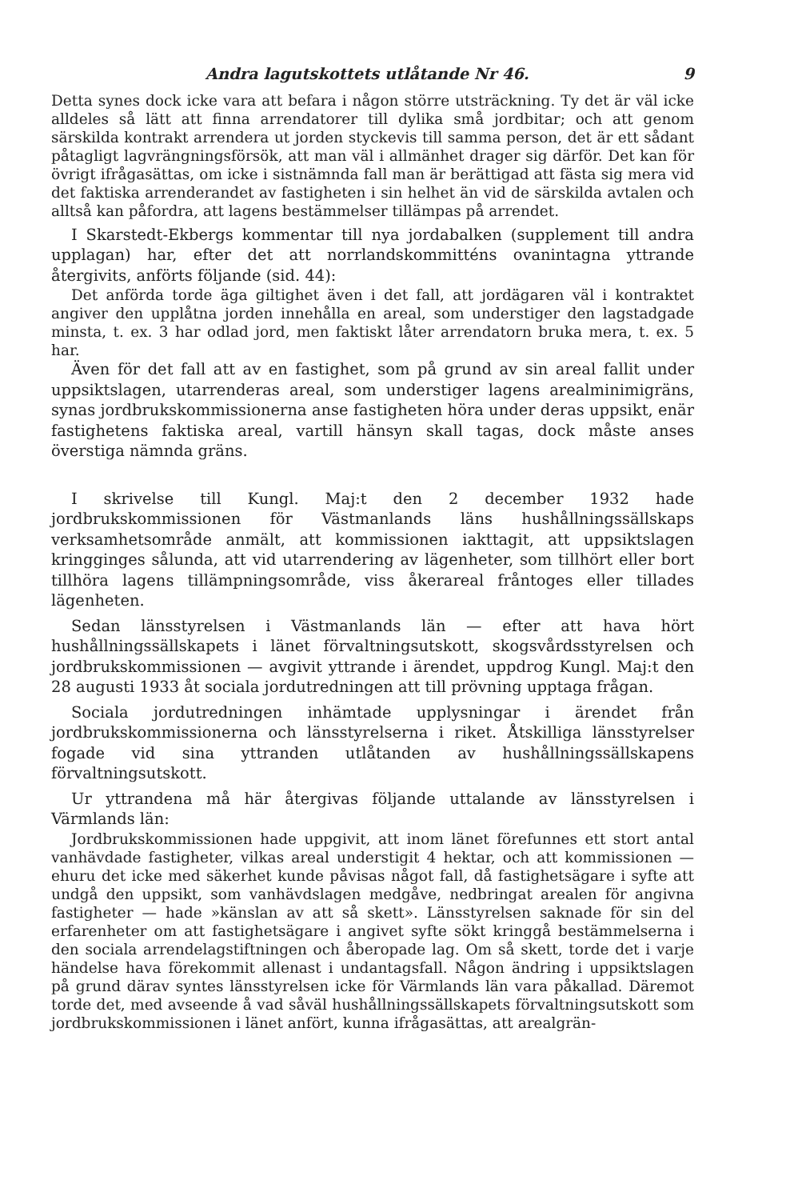Andra lagutskottets utlåtande Nr 46. 9
Detta synes dock icke vara att befara i någon större utsträckning. Ty det är väl icke alldeles så lätt att finna arrendatorer till dylika små jordbitar; och att genom särskilda kontrakt arrendera ut jorden styckevis till samma person, det är ett sådant påtagligt lagvrängningsförsök, att man väl i allmänhet drager sig därför. Det kan för övrigt ifrågasättas, om icke i sistnämnda fall man är berättigad att fästa sig mera vid det faktiska arrenderandet av fastigheten i sin helhet än vid de särskilda avtalen och alltså kan påfordra, att lagens bestämmelser tillämpas på arrendet.
I Skarstedt-Ekbergs kommentar till nya jordabalken (supplement till andra upplagan) har, efter det att norrlandskommitténs ovanintagna yttrande återgivits, anförts följande (sid. 44):
Det anförda torde äga giltighet även i det fall, att jordägaren väl i kontraktet angiver den upplåtna jorden innehålla en areal, som understiger den lagstadgade minsta, t. ex. 3 har odlad jord, men faktiskt låter arrendatorn bruka mera, t. ex. 5 har.
Även för det fall att av en fastighet, som på grund av sin areal fallit under uppsiktslagen, utarrenderas areal, som understiger lagens arealminimigräns, synas jordbrukskommissionerna anse fastigheten höra under deras uppsikt, enär fastighetens faktiska areal, vartill hänsyn skall tagas, dock måste anses överstiga nämnda gräns.
I skrivelse till Kungl. Maj:t den 2 december 1932 hade jordbrukskommissionen för Västmanlands läns hushållningssällskaps verksamhetsområde anmält, att kommissionen iakttagit, att uppsiktslagen kringginges sålunda, att vid utarrendering av lägenheter, som tillhört eller bort tillhöra lagens tillämpningsområde, viss åkerareal fråntoges eller tillades lägenheten.
Sedan länsstyrelsen i Västmanlands län — efter att hava hört hushållningssällskapets i länet förvaltningsutskott, skogsvårdsstyrelsen och jordbrukskommissionen — avgivit yttrande i ärendet, uppdrog Kungl. Maj:t den 28 augusti 1933 åt sociala jordutredningen att till prövning upptaga frågan.
Sociala jordutredningen inhämtade upplysningar i ärendet från jordbrukskommissionerna och länsstyrelserna i riket. Åtskilliga länsstyrelser fogade vid sina yttranden utlåtanden av hushållningssällskapens förvaltningsutskott.
Ur yttrandena må här återgivas följande uttalande av länsstyrelsen i Värmlands län:
Jordbrukskommissionen hade uppgivit, att inom länet förefunnes ett stort antal vanhävdade fastigheter, vilkas areal understigit 4 hektar, och att kommissionen — ehuru det icke med säkerhet kunde påvisas något fall, då fastighetsägare i syfte att undgå den uppsikt, som vanhävdslagen medgåve, nedbringat arealen för angivna fastigheter — hade »känslan av att så skett». Länsstyrelsen saknade för sin del erfarenheter om att fastighetsägare i angivet syfte sökt kringgå bestämmelserna i den sociala arrendelagstiftningen och åberopade lag. Om så skett, torde det i varje händelse hava förekommit allenast i undantagsfall. Någon ändring i uppsiktslagen på grund därav syntes länsstyrelsen icke för Värmlands län vara påkallad. Däremot torde det, med avseende å vad såväl hushållningssällskapets förvaltningsutskott som jordbrukskommissionen i länet anfört, kunna ifrågasättas, att arealgrän-